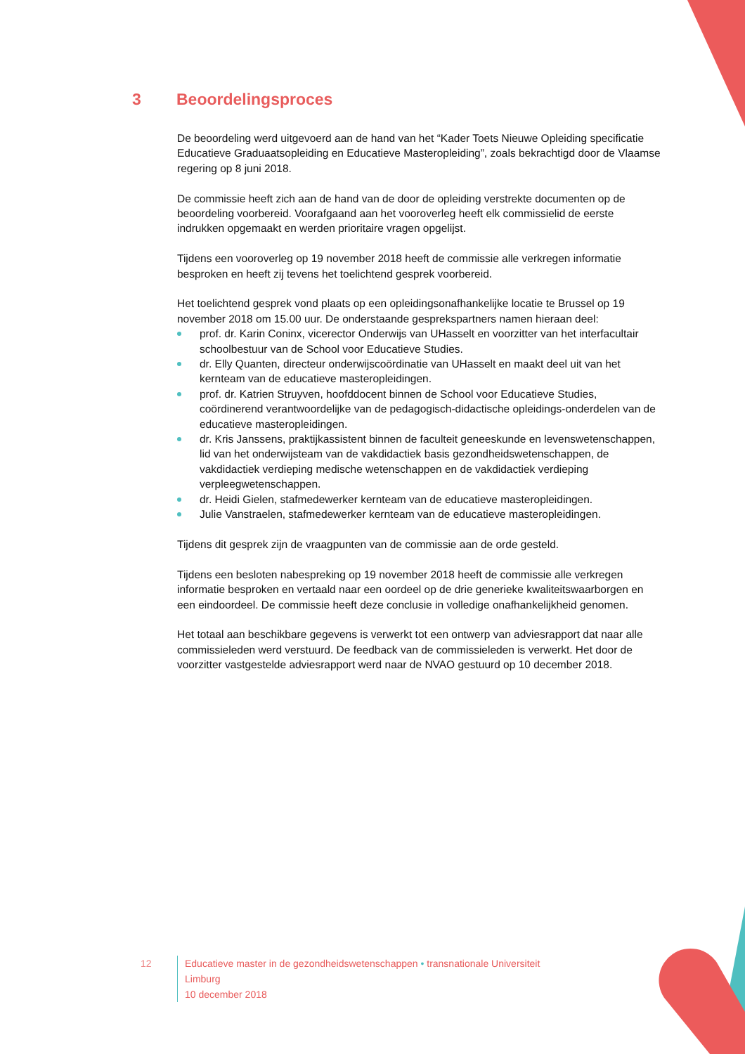3 Beoordelingsproces
De beoordeling werd uitgevoerd aan de hand van het “Kader Toets Nieuwe Opleiding specificatie Educatieve Graduaatsopleiding en Educatieve Masteropleiding”, zoals bekrachtigd door de Vlaamse regering op 8 juni 2018.
De commissie heeft zich aan de hand van de door de opleiding verstrekte documenten op de beoordeling voorbereid. Voorafgaand aan het vooroverleg heeft elk commissielid de eerste indrukken opgemaakt en werden prioritaire vragen opgelijst.
Tijdens een vooroverleg op 19 november 2018 heeft de commissie alle verkregen informatie besproken en heeft zij tevens het toelichtend gesprek voorbereid.
Het toelichtend gesprek vond plaats op een opleidingsonafhankelijke locatie te Brussel op 19 november 2018 om 15.00 uur. De onderstaande gesprekspartners namen hieraan deel:
prof. dr. Karin Coninx, vicerector Onderwijs van UHasselt en voorzitter van het interfacultair schoolbestuur van de School voor Educatieve Studies.
dr. Elly Quanten, directeur onderwijscoördinatie van UHasselt en maakt deel uit van het kernteam van de educatieve masteropleidingen.
prof. dr. Katrien Struyven, hoofddocent binnen de School voor Educatieve Studies, coördinerend verantwoordelijke van de pedagogisch-didactische opleidings-onderdelen van de educatieve masteropleidingen.
dr. Kris Janssens, praktijkassistent binnen de faculteit geneeskunde en levenswetenschappen, lid van het onderwijsteam van de vakdidactiek basis gezondheidswetenschappen, de vakdidactiek verdieping medische wetenschappen en de vakdidactiek verdieping verpleegwetenschappen.
dr. Heidi Gielen, stafmedewerker kernteam van de educatieve masteropleidingen.
Julie Vanstraelen, stafmedewerker kernteam van de educatieve masteropleidingen.
Tijdens dit gesprek zijn de vraagpunten van de commissie aan de orde gesteld.
Tijdens een besloten nabespreking op 19 november 2018 heeft de commissie alle verkregen informatie besproken en vertaald naar een oordeel op de drie generieke kwaliteitswaarborgen en een eindoordeel. De commissie heeft deze conclusie in volledige onafhankelijkheid genomen.
Het totaal aan beschikbare gegevens is verwerkt tot een ontwerp van adviesrapport dat naar alle commissieleden werd verstuurd. De feedback van de commissieleden is verwerkt. Het door de voorzitter vastgestelde adviesrapport werd naar de NVAO gestuurd op 10 december 2018.
12 Educatieve master in de gezondheidswetenschappen • transnationale Universiteit Limburg
10 december 2018